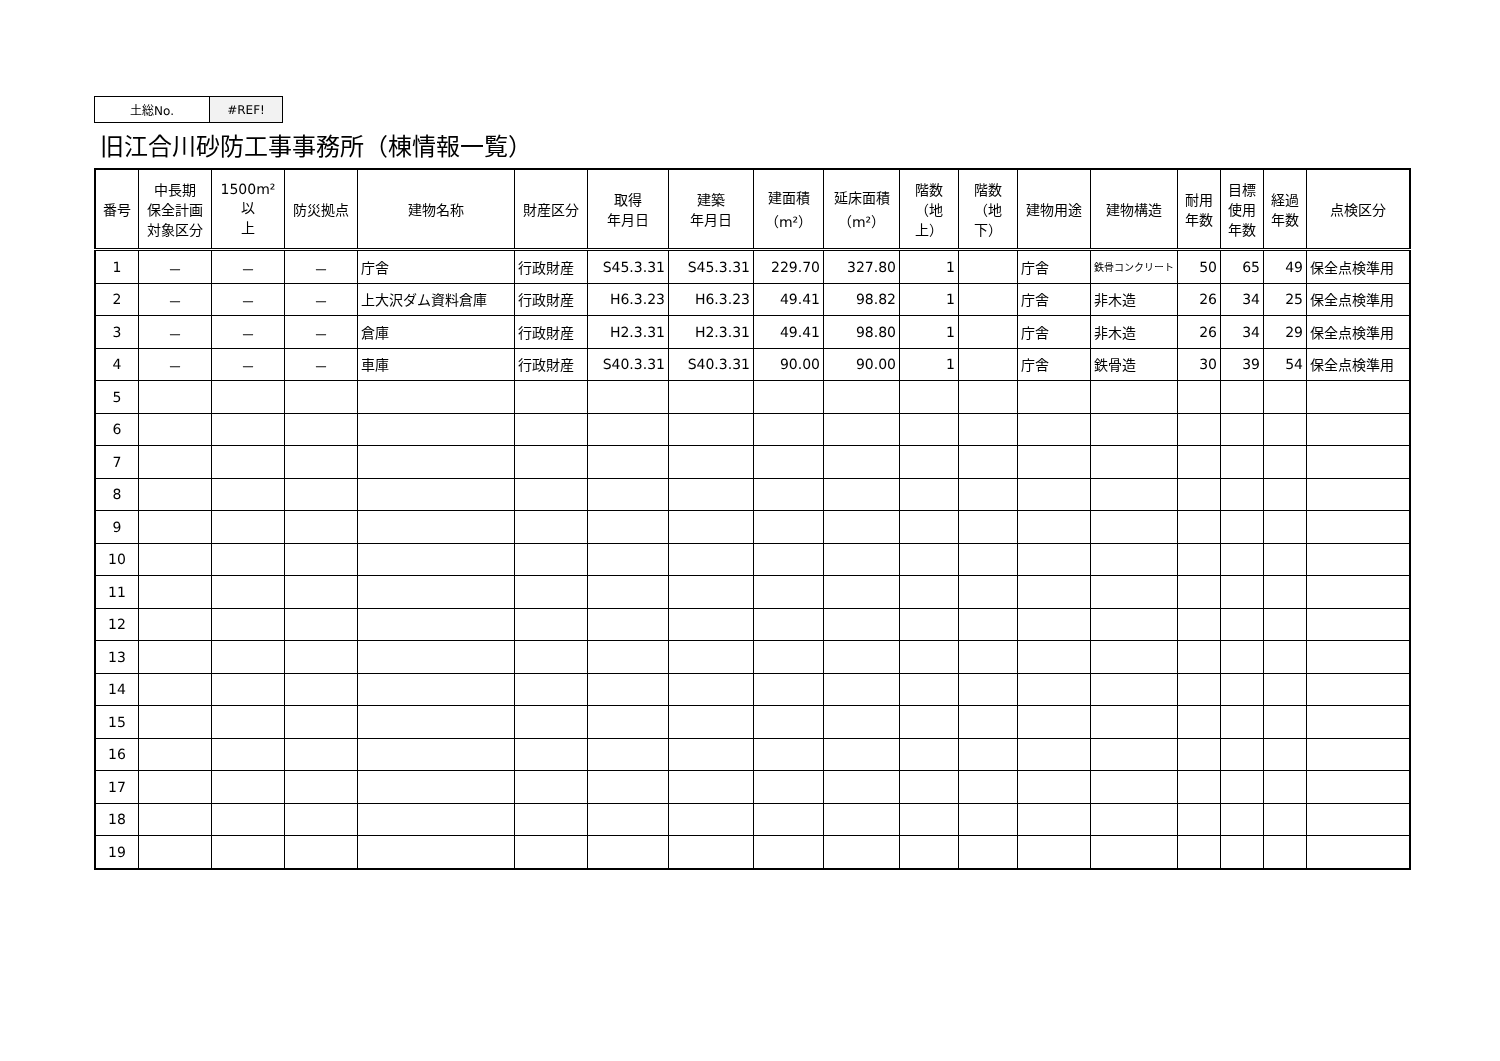| 土総No. | #REF! |
旧江合川砂防工事事務所（棟情報一覧）
| 番号 | 中長期 保全計画 対象区分 | 1500m²以 上 | 防災拠点 | 建物名称 | 財産区分 | 取得 年月日 | 建築 年月日 | 建面積 （m²） | 延床面積 （m²） | 階数 （地上） | 階数 （地下） | 建物用途 | 建物構造 | 耐用 年数 | 目標 使用 年数 | 経過 年数 | 点検区分 |
| --- | --- | --- | --- | --- | --- | --- | --- | --- | --- | --- | --- | --- | --- | --- | --- | --- | --- |
| 1 | － | － | － | 庁舎 | 行政財産 | S45.3.31 | S45.3.31 | 229.70 | 327.80 | 1 | | 庁舎 | 鉄骨コンクリート | 50 | 65 | 49 | 保全点検準用 |
| 2 | － | － | － | 上大沢ダム資料倉庫 | 行政財産 | H6.3.23 | H6.3.23 | 49.41 | 98.82 | 1 | | 庁舎 | 非木造 | 26 | 34 | 25 | 保全点検準用 |
| 3 | － | － | － | 倉庫 | 行政財産 | H2.3.31 | H2.3.31 | 49.41 | 98.80 | 1 | | 庁舎 | 非木造 | 26 | 34 | 29 | 保全点検準用 |
| 4 | － | － | － | 車庫 | 行政財産 | S40.3.31 | S40.3.31 | 90.00 | 90.00 | 1 | | 庁舎 | 鉄骨造 | 30 | 39 | 54 | 保全点検準用 |
| 5 | | | | | | | | | | | | | | | | | |
| 6 | | | | | | | | | | | | | | | | | |
| 7 | | | | | | | | | | | | | | | | | |
| 8 | | | | | | | | | | | | | | | | | |
| 9 | | | | | | | | | | | | | | | | | |
| 10 | | | | | | | | | | | | | | | | | |
| 11 | | | | | | | | | | | | | | | | | |
| 12 | | | | | | | | | | | | | | | | | |
| 13 | | | | | | | | | | | | | | | | | |
| 14 | | | | | | | | | | | | | | | | | |
| 15 | | | | | | | | | | | | | | | | | |
| 16 | | | | | | | | | | | | | | | | | |
| 17 | | | | | | | | | | | | | | | | | |
| 18 | | | | | | | | | | | | | | | | | |
| 19 | | | | | | | | | | | | | | | | | |